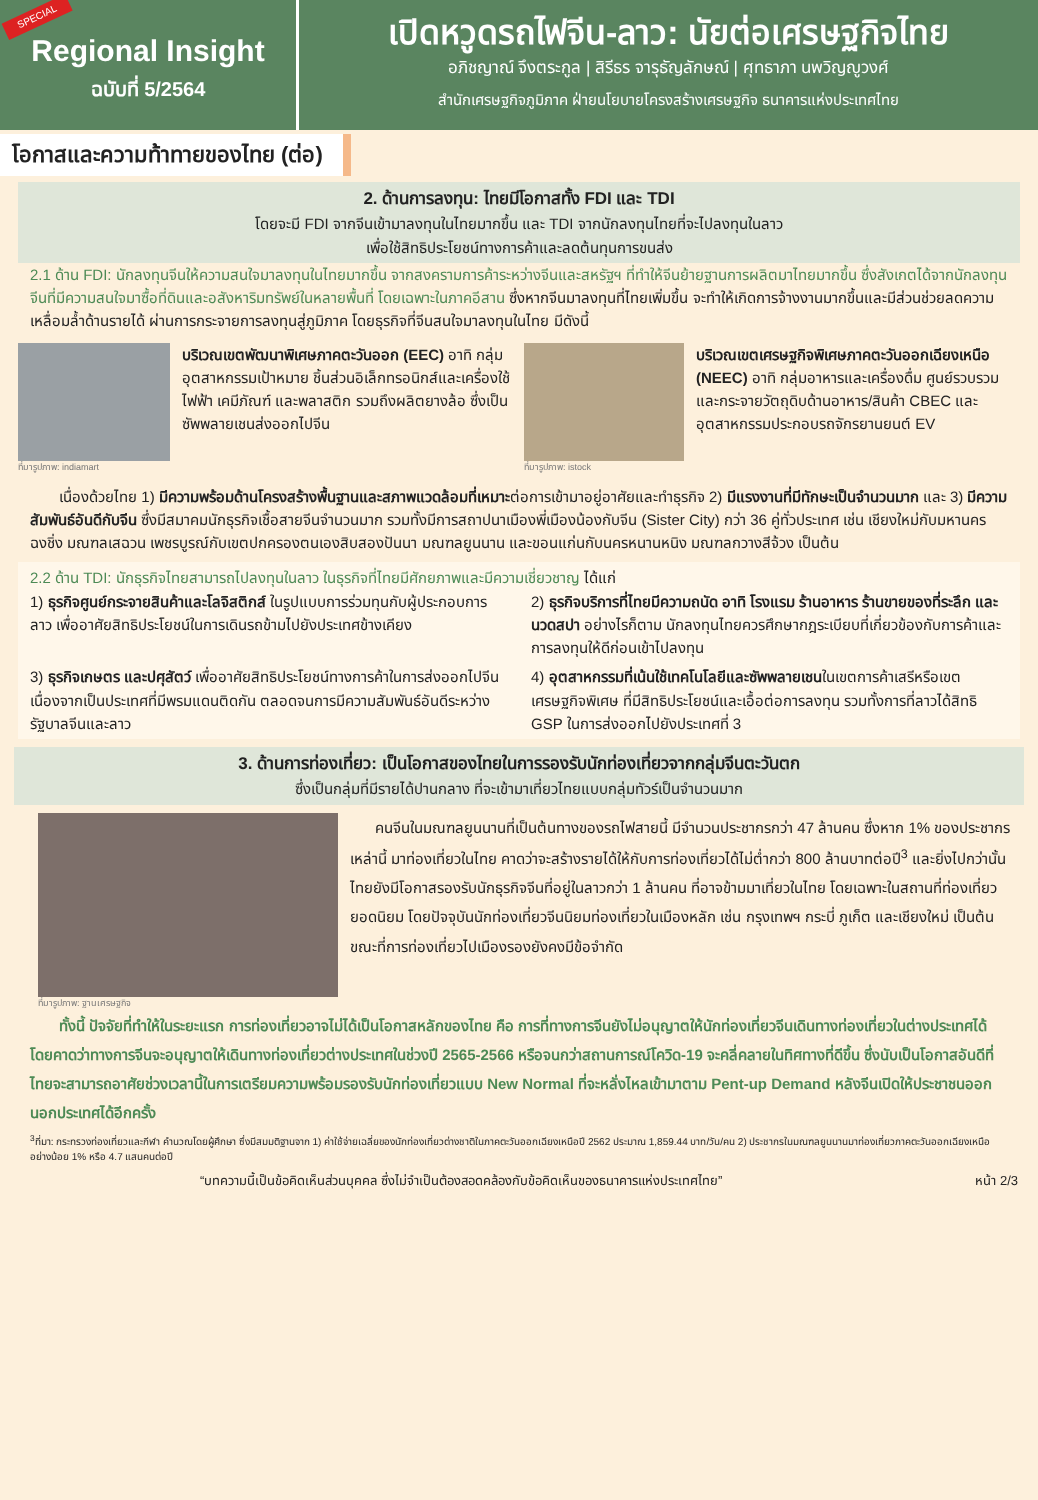SPECIAL
Regional Insight
ฉบับที่ 5/2564
เปิดหวูดรถไฟจีน-ลาว: นัยต่อเศรษฐกิจไทย
อภิชญาณ์ จึงตระกูล | สิรีธร จารุธัญลักษณ์ | ศุทธาภา นพวิญญูวงศ์
สำนักเศรษฐกิจภูมิภาค ฝ่ายนโยบายโครงสร้างเศรษฐกิจ ธนาคารแห่งประเทศไทย
โอกาสและความท้าทายของไทย (ต่อ)
2. ด้านการลงทุน: ไทยมีโอกาสทั้ง FDI และ TDI
โดยจะมี FDI จากจีนเข้ามาลงทุนในไทยมากขึ้น และ TDI จากนักลงทุนไทยที่จะไปลงทุนในลาว
เพื่อใช้สิทธิประโยชน์ทางการค้าและลดต้นทุนการขนส่ง
2.1 ด้าน FDI: นักลงทุนจีนให้ความสนใจมาลงทุนในไทยมากขึ้น จากสงครามการค้าระหว่างจีนและสหรัฐฯ ที่ทำให้จีนย้ายฐานการผลิตมาไทยมากขึ้น ซึ่งสังเกตได้จากนักลงทุนจีนที่มีความสนใจมาซื้อที่ดินและอสังหาริมทรัพย์ในหลายพื้นที่ โดยเฉพาะในภาคอีสาน ซึ่งหากจีนมาลงทุนที่ไทยเพิ่มขึ้น จะทำให้เกิดการจ้างงานมากขึ้นและมีส่วนช่วยลดความเหลื่อมล้ำด้านรายได้ ผ่านการกระจายการลงทุนสู่ภูมิภาค โดยธุรกิจที่จีนสนใจมาลงทุนในไทย มีดังนี้
ที่มารูปภาพ: indiamart
บริเวณเขตพัฒนาพิเศษภาคตะวันออก (EEC) อาทิ กลุ่มอุตสาหกรรมเป้าหมาย ชิ้นส่วนอิเล็กทรอนิกส์และเครื่องใช้ไฟฟ้า เคมีภัณฑ์ และพลาสติก รวมถึงผลิตยางล้อ ซึ่งเป็นซัพพลายเชนส่งออกไปจีน
ที่มารูปภาพ: istock
บริเวณเขตเศรษฐกิจพิเศษภาคตะวันออกเฉียงเหนือ (NEEC) อาทิ กลุ่มอาหารและเครื่องดื่ม ศูนย์รวบรวมและกระจายวัตถุดิบด้านอาหาร/สินค้า CBEC และอุตสาหกรรมประกอบรถจักรยานยนต์ EV
เนื่องด้วยไทย 1) มีความพร้อมด้านโครงสร้างพื้นฐานและสภาพแวดล้อมที่เหมาะต่อการเข้ามาอยู่อาศัยและทำธุรกิจ 2) มีแรงงานที่มีทักษะเป็นจำนวนมาก และ 3) มีความสัมพันธ์อันดีกับจีน ซึ่งมีสมาคมนักธุรกิจเชื้อสายจีนจำนวนมาก รวมทั้งมีการสถาปนาเมืองพี่เมืองน้องกับจีน (Sister City) กว่า 36 คู่ทั่วประเทศ เช่น เชียงใหม่กับมหานครฉงชิ่ง มณฑลเสฉวน เพชรบูรณ์กับเขตปกครองตนเองสิบสองปันนา มณฑลยูนนาน และขอนแก่นกับนครหนานหนิง มณฑลกวางสีจ้วง เป็นต้น
2.2 ด้าน TDI: นักธุรกิจไทยสามารถไปลงทุนในลาว ในธุรกิจที่ไทยมีศักยภาพและมีความเชี่ยวชาญ ได้แก่
1) ธุรกิจศูนย์กระจายสินค้าและโลจิสติกส์ ในรูปแบบการร่วมทุนกับผู้ประกอบการลาว เพื่ออาศัยสิทธิประโยชน์ในการเดินรถข้ามไปยังประเทศข้างเคียง
2) ธุรกิจบริการที่ไทยมีความถนัด อาทิ โรงแรม ร้านอาหาร ร้านขายของที่ระลึก และนวดสปา อย่างไรก็ตาม นักลงทุนไทยควรศึกษากฎระเบียบที่เกี่ยวข้องกับการค้าและการลงทุนให้ดีก่อนเข้าไปลงทุน
3) ธุรกิจเกษตร และปศุสัตว์ เพื่ออาศัยสิทธิประโยชน์ทางการค้าในการส่งออกไปจีน เนื่องจากเป็นประเทศที่มีพรมแดนติดกัน ตลอดจนการมีความสัมพันธ์อันดีระหว่างรัฐบาลจีนและลาว
4) อุตสาหกรรมที่เน้นใช้เทคโนโลยีและซัพพลายเชนในเขตการค้าเสรีหรือเขตเศรษฐกิจพิเศษ ที่มีสิทธิประโยชน์และเอื้อต่อการลงทุน รวมทั้งการที่ลาวได้สิทธิ GSP ในการส่งออกไปยังประเทศที่ 3
3. ด้านการท่องเที่ยว: เป็นโอกาสของไทยในการรองรับนักท่องเที่ยวจากกลุ่มจีนตะวันตก
ซึ่งเป็นกลุ่มที่มีรายได้ปานกลาง ที่จะเข้ามาเที่ยวไทยแบบกลุ่มทัวร์เป็นจำนวนมาก
ที่มารูปภาพ: ฐานเศรษฐกิจ
คนจีนในมณฑลยูนนานที่เป็นต้นทางของรถไฟสายนี้ มีจำนวนประชากรกว่า 47 ล้านคน ซึ่งหาก 1% ของประชากรเหล่านี้ มาท่องเที่ยวในไทย คาดว่าจะสร้างรายได้ให้กับการท่องเที่ยวได้ไม่ต่ำกว่า 800 ล้านบาทต่อปี<sup>3</sup> และยิ่งไปกว่านั้น ไทยยังมีโอกาสรองรับนักธุรกิจจีนที่อยู่ในลาวกว่า 1 ล้านคน ที่อาจข้ามมาเที่ยวในไทย โดยเฉพาะในสถานที่ท่องเที่ยวยอดนิยม โดยปัจจุบันนักท่องเที่ยวจีนนิยมท่องเที่ยวในเมืองหลัก เช่น กรุงเทพฯ กระบี่ ภูเก็ต และเชียงใหม่ เป็นต้น ขณะที่การท่องเที่ยวไปเมืองรองยังคงมีข้อจำกัด
ทั้งนี้ ปัจจัยที่ทำให้ในระยะแรก การท่องเที่ยวอาจไม่ได้เป็นโอกาสหลักของไทย คือ การที่ทางการจีนยังไม่อนุญาตให้นักท่องเที่ยวจีนเดินทางท่องเที่ยวในต่างประเทศได้ โดยคาดว่าทางการจีนจะอนุญาตให้เดินทางท่องเที่ยวต่างประเทศในช่วงปี 2565-2566 หรือจนกว่าสถานการณ์โควิด-19 จะคลี่คลายในทิศทางที่ดีขึ้น ซึ่งนับเป็นโอกาสอันดีที่ไทยจะสามารถอาศัยช่วงเวลานี้ในการเตรียมความพร้อมรองรับนักท่องเที่ยวแบบ New Normal ที่จะหลั่งไหลเข้ามาตาม Pent-up Demand หลังจีนเปิดให้ประชาชนออกนอกประเทศได้อีกครั้ง
<sup>3</sup> ที่มา: กระทรวงท่องเที่ยวและกีฬา คำนวณโดยผู้ศึกษา ซึ่งมีสมมติฐานจาก 1) ค่าใช้จ่ายเฉลี่ยของนักท่องเที่ยวต่างชาติในภาคตะวันออกเฉียงเหนือปี 2562 ประมาณ 1,859.44 บาท/วัน/คน 2) ประชากรในมณฑลยูนนานมาท่องเที่ยวภาคตะวันออกเฉียงเหนืออย่างน้อย 1% หรือ 4.7 แสนคนต่อปี
“บทความนี้เป็นข้อคิดเห็นส่วนบุคคล ซึ่งไม่จำเป็นต้องสอดคล้องกับข้อคิดเห็นของธนาคารแห่งประเทศไทย” หน้า 2/3